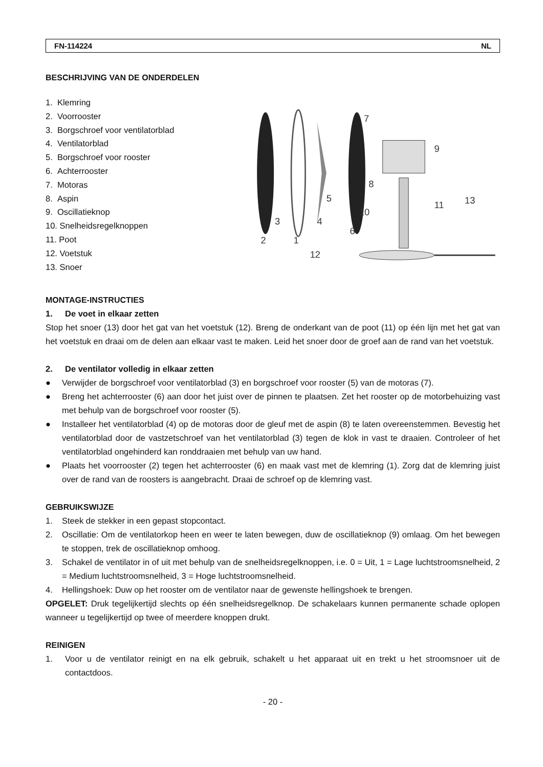FN-114224 NL
BESCHRIJVING VAN DE ONDERDELEN
1. Klemring
2. Voorrooster
3. Borgschroef voor ventilatorblad
4. Ventilatorblad
5. Borgschroef voor rooster
6. Achterrooster
7. Motoras
8. Aspin
9. Oscillatieknop
10. Snelheidsregelknoppen
11. Poot
12. Voetstuk
13. Snoer
2
1
3
4
5
6
7
8
9
10
11
12
13
MONTAGE-INSTRUCTIES
1. De voet in elkaar zetten
Stop het snoer (13) door het gat van het voetstuk (12). Breng de onderkant van de poot (11) op één lijn met het gat van het voetstuk en draai om de delen aan elkaar vast te maken. Leid het snoer door de groef aan de rand van het voetstuk.
2. De ventilator volledig in elkaar zetten
● Verwijder de borgschroef voor ventilatorblad (3) en borgschroef voor rooster (5) van de motoras (7).
● Breng het achterrooster (6) aan door het juist over de pinnen te plaatsen. Zet het rooster op de motorbehuizing vast met behulp van de borgschroef voor rooster (5).
● Installeer het ventilatorblad (4) op de motoras door de gleuf met de aspin (8) te laten overeenstemmen. Bevestig het ventilatorblad door de vastzetschroef van het ventilatorblad (3) tegen de klok in vast te draaien. Controleer of het ventilatorblad ongehinderd kan ronddraaien met behulp van uw hand.
● Plaats het voorrooster (2) tegen het achterrooster (6) en maak vast met de klemring (1). Zorg dat de klemring juist over de rand van de roosters is aangebracht. Draai de schroef op de klemring vast.
GEBRUIKSWIJZE
1. Steek de stekker in een gepast stopcontact.
2. Oscillatie: Om de ventilatorkop heen en weer te laten bewegen, duw de oscillatieknop (9) omlaag. Om het bewegen te stoppen, trek de oscillatieknop omhoog.
3. Schakel de ventilator in of uit met behulp van de snelheidsregelknoppen, i.e. 0 = Uit, 1 = Lage luchtstroomsnelheid, 2 = Medium luchtstroomsnelheid, 3 = Hoge luchtstroomsnelheid.
4. Hellingshoek: Duw op het rooster om de ventilator naar de gewenste hellingshoek te brengen.
OPGELET: Druk tegelijkertijd slechts op één snelheidsregelknop. De schakelaars kunnen permanente schade oplopen wanneer u tegelijkertijd op twee of meerdere knoppen drukt.
REINIGEN
1. Voor u de ventilator reinigt en na elk gebruik, schakelt u het apparaat uit en trekt u het stroomsnoer uit de contactdoos.
- 20 -